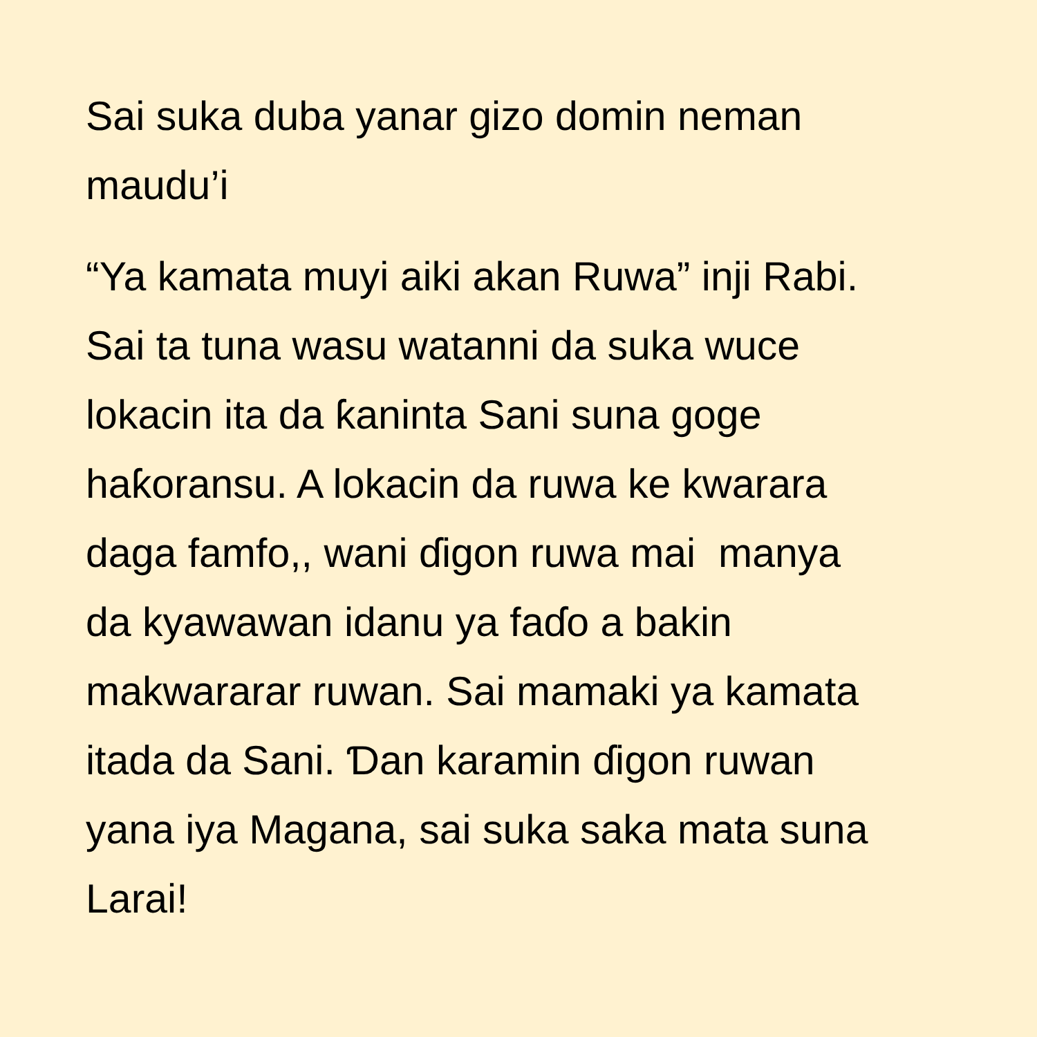Sai suka duba yanar gizo domin neman
maudu’i
“Ya kamata muyi aiki akan Ruwa” inji Rabi.
Sai ta tuna wasu watanni da suka wuce
lokacin ita da ƙaninta Sani suna goge
haƙoransu. A lokacin da ruwa ke kwarara
daga famfo,, wani ɗigon ruwa mai manya
da kyawawan idanu ya faɗo a bakin
makwararar ruwan. Sai mamaki ya kamata
itada da Sani. Ɗan karamin ɗigon ruwan
yana iya Magana, sai suka saka mata suna
Larai!